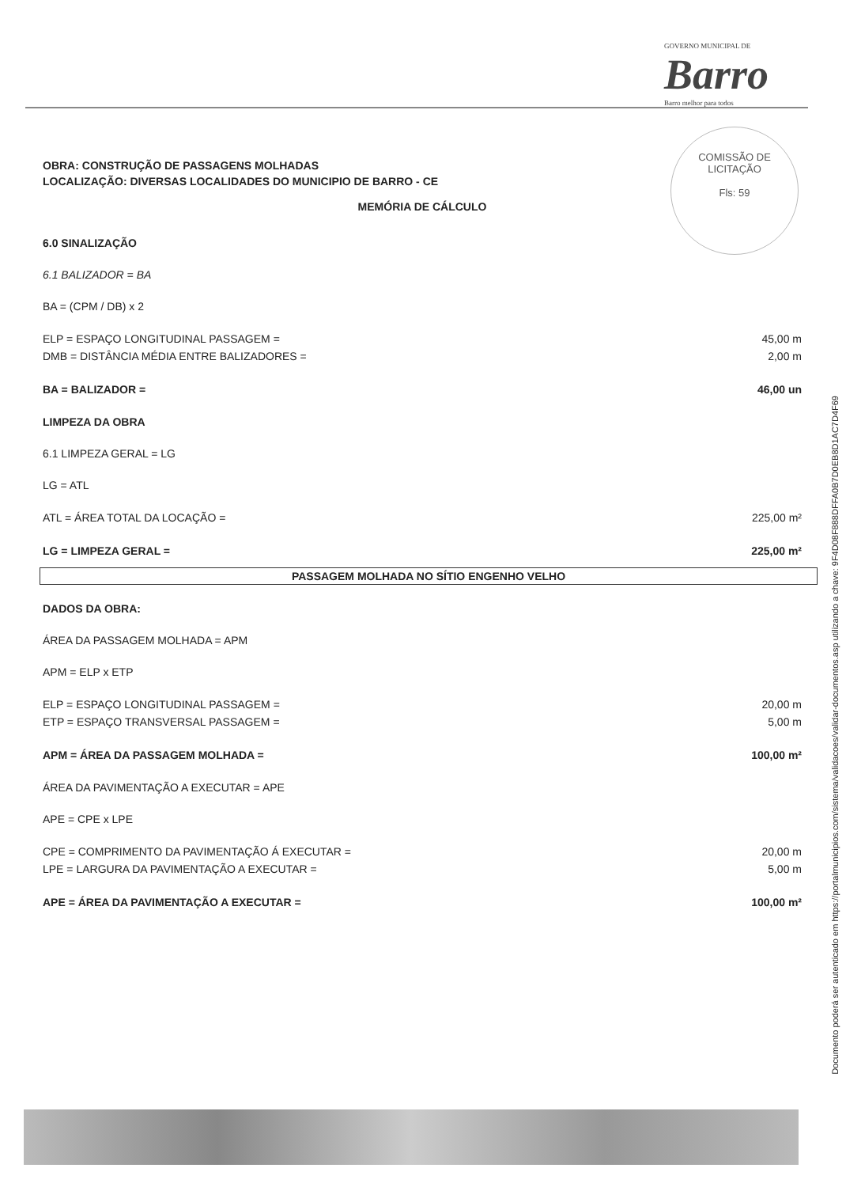GOVERNO MUNICIPAL DE
Barro
Barro melhor para todos
COMISSÃO DE LICITAÇÃO
Fls: 59
OBRA: CONSTRUÇÃO DE PASSAGENS MOLHADAS
LOCALIZAÇÃO: DIVERSAS LOCALIDADES DO MUNICIPIO DE BARRO - CE
MEMÓRIA DE CÁLCULO
6.0 SINALIZAÇÃO
6.1 BALIZADOR = BA
BA = (CPM / DB) x 2
ELP = ESPAÇO LONGITUDINAL PASSAGEM = 45,00 m
DMB = DISTÂNCIA MÉDIA ENTRE BALIZADORES = 2,00 m
BA = BALIZADOR = 46,00 un
LIMPEZA DA OBRA
6.1 LIMPEZA GERAL = LG
LG = ATL
ATL = ÁREA TOTAL DA LOCAÇÃO = 225,00 m²
LG = LIMPEZA GERAL = 225,00 m²
PASSAGEM MOLHADA NO SÍTIO ENGENHO VELHO
DADOS DA OBRA:
ÁREA DA PASSAGEM MOLHADA = APM
APM = ELP x ETP
ELP = ESPAÇO LONGITUDINAL PASSAGEM = 20,00 m
ETP = ESPAÇO TRANSVERSAL PASSAGEM = 5,00 m
APM = ÁREA DA PASSAGEM MOLHADA = 100,00 m²
ÁREA DA PAVIMENTAÇÃO A EXECUTAR = APE
APE = CPE x LPE
CPE = COMPRIMENTO DA PAVIMENTAÇÃO Á EXECUTAR = 20,00 m
LPE = LARGURA DA PAVIMENTAÇÃO A EXECUTAR = 5,00 m
APE = ÁREA DA PAVIMENTAÇÃO A EXECUTAR = 100,00 m²
Documento poderá ser autenticado em https://portalmunicipios.com/sistema/validacoes/validar-documentos.asp utilizando a chave: 9F4D08F888DFFA0B7D0EB8D1AC7D4F69